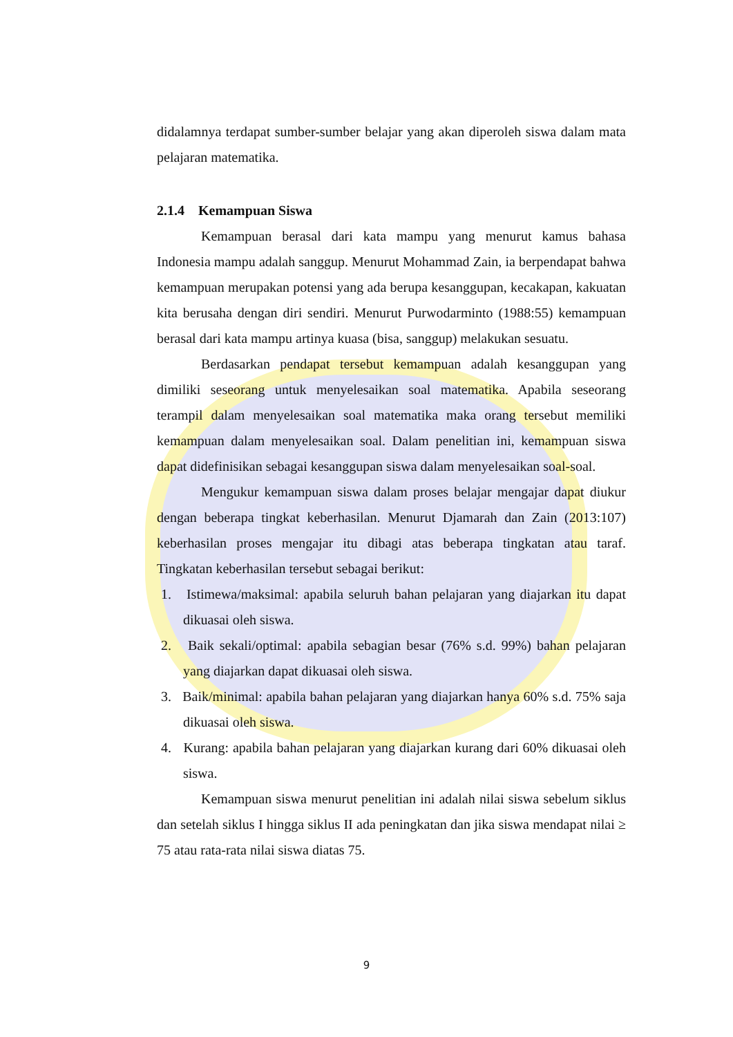didalamnya terdapat sumber-sumber belajar yang akan diperoleh siswa dalam mata pelajaran matematika.
2.1.4 Kemampuan Siswa
Kemampuan berasal dari kata mampu yang menurut kamus bahasa Indonesia mampu adalah sanggup. Menurut Mohammad Zain, ia berpendapat bahwa kemampuan merupakan potensi yang ada berupa kesanggupan, kecakapan, kakuatan kita berusaha dengan diri sendiri. Menurut Purwodarminto (1988:55) kemampuan berasal dari kata mampu artinya kuasa (bisa, sanggup) melakukan sesuatu.
Berdasarkan pendapat tersebut kemampuan adalah kesanggupan yang dimiliki seseorang untuk menyelesaikan soal matematika. Apabila seseorang terampil dalam menyelesaikan soal matematika maka orang tersebut memiliki kemampuan dalam menyelesaikan soal. Dalam penelitian ini, kemampuan siswa dapat didefinisikan sebagai kesanggupan siswa dalam menyelesaikan soal-soal.
Mengukur kemampuan siswa dalam proses belajar mengajar dapat diukur dengan beberapa tingkat keberhasilan. Menurut Djamarah dan Zain (2013:107) keberhasilan proses mengajar itu dibagi atas beberapa tingkatan atau taraf. Tingkatan keberhasilan tersebut sebagai berikut:
1. Istimewa/maksimal: apabila seluruh bahan pelajaran yang diajarkan itu dapat dikuasai oleh siswa.
2. Baik sekali/optimal: apabila sebagian besar (76% s.d. 99%) bahan pelajaran yang diajarkan dapat dikuasai oleh siswa.
3. Baik/minimal: apabila bahan pelajaran yang diajarkan hanya 60% s.d. 75% saja dikuasai oleh siswa.
4. Kurang: apabila bahan pelajaran yang diajarkan kurang dari 60% dikuasai oleh siswa.
Kemampuan siswa menurut penelitian ini adalah nilai siswa sebelum siklus dan setelah siklus I hingga siklus II ada peningkatan dan jika siswa mendapat nilai ≥ 75 atau rata-rata nilai siswa diatas 75.
9